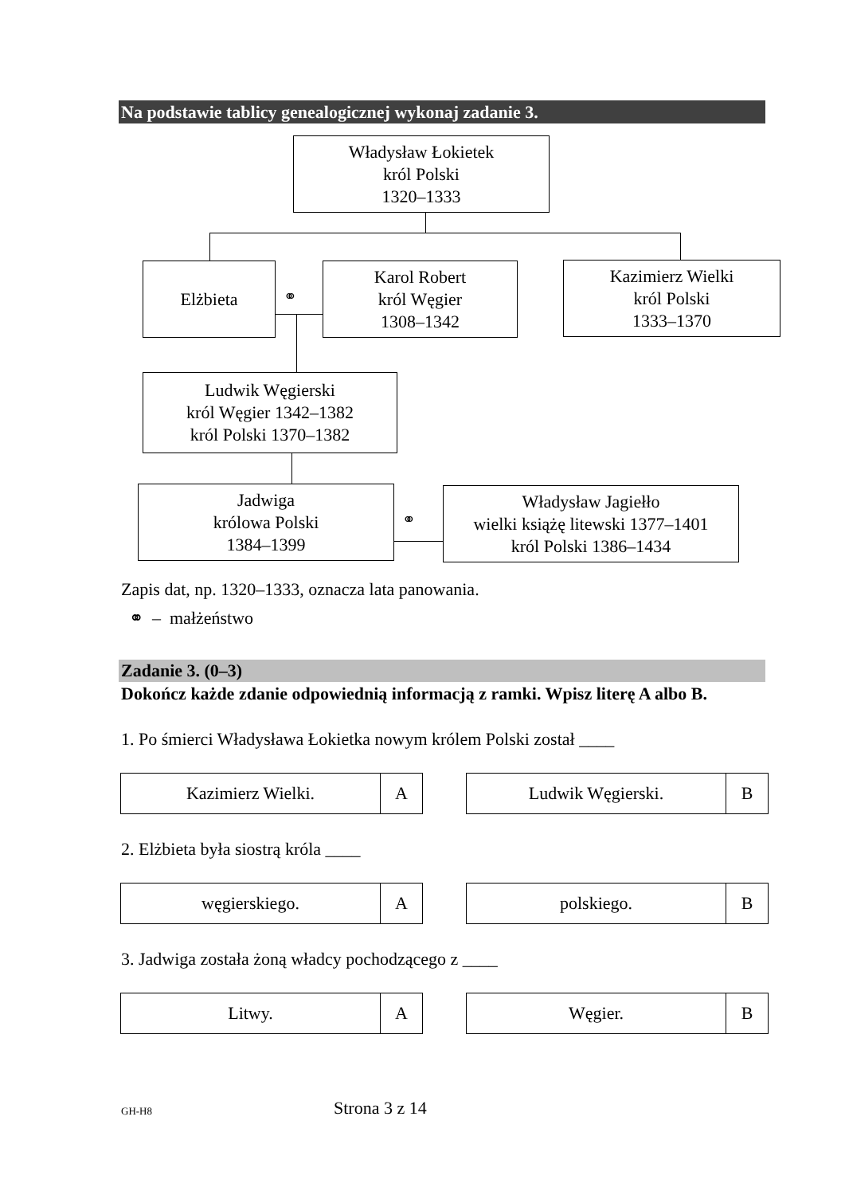Na podstawie tablicy genealogicznej wykonaj zadanie 3.
Władysław Łokietek
król Polski
1320–1333
Elżbieta
⚭
Karol Robert
król Węgier
1308–1342
Kazimierz Wielki
król Polski
1333–1370
Ludwik Węgierski
król Węgier 1342–1382
król Polski 1370–1382
Jadwiga
królowa Polski
1384–1399
⚭
Władysław Jagiełło
wielki książę litewski 1377–1401
król Polski 1386–1434
Zapis dat, np. 1320–1333, oznacza lata panowania.
⚭ – małżeństwo
Zadanie 3. (0–3)
Dokończ każde zdanie odpowiednią informacją z ramki. Wpisz literę A albo B.
1. Po śmierci Władysława Łokietka nowym królem Polski został ____
| Kazimierz Wielki. | A |
| Ludwik Węgierski. | B |
2. Elżbieta była siostrą króla ____
| węgierskiego. | A |
| polskiego. | B |
3. Jadwiga została żoną władcy pochodzącego z ____
| Litwy. | A |
| Węgier. | B |
GH-H8 Strona 3 z 14